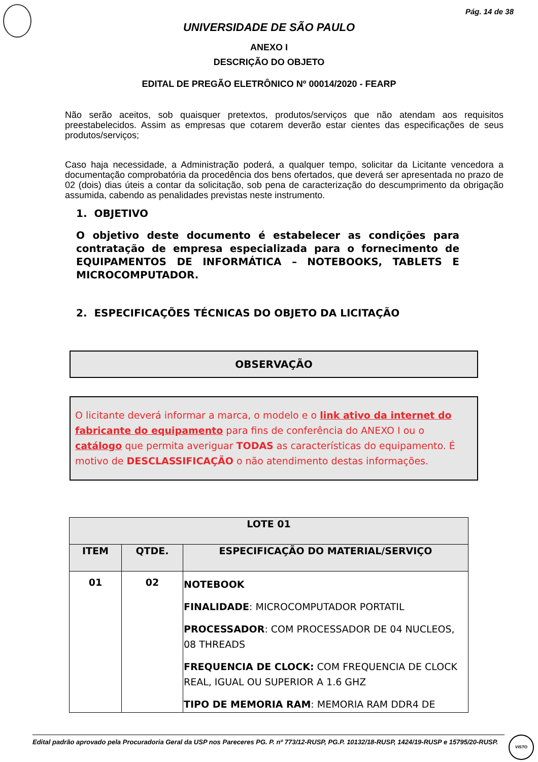Pág. 14 de 38
UNIVERSIDADE DE SÃO PAULO
ANEXO I
DESCRIÇÃO DO OBJETO
EDITAL DE PREGÃO ELETRÔNICO Nº 00014/2020 - FEARP
Não serão aceitos, sob quaisquer pretextos, produtos/serviços que não atendam aos requisitos preestabelecidos. Assim as empresas que cotarem deverão estar cientes das especificações de seus produtos/serviços;
Caso haja necessidade, a Administração poderá, a qualquer tempo, solicitar da Licitante vencedora a documentação comprobatória da procedência dos bens ofertados, que deverá ser apresentada no prazo de 02 (dois) dias úteis a contar da solicitação, sob pena de caracterização do descumprimento da obrigação assumida, cabendo as penalidades previstas neste instrumento.
1. OBJETIVO
O objetivo deste documento é estabelecer as condições para contratação de empresa especializada para o fornecimento de EQUIPAMENTOS DE INFORMÁTICA – NOTEBOOKS, TABLETS E MICROCOMPUTADOR.
2. ESPECIFICAÇÕES TÉCNICAS DO OBJETO DA LICITAÇÃO
OBSERVAÇÃO
O licitante deverá informar a marca, o modelo e o link ativo da internet do fabricante do equipamento para fins de conferência do ANEXO I ou o catálogo que permita averiguar TODAS as características do equipamento. É motivo de DESCLASSIFICAÇÃO o não atendimento destas informações.
| LOTE 01 | | |
| --- | --- | --- |
| ITEM | QTDE. | ESPECIFICAÇÃO DO MATERIAL/SERVIÇO |
| 01 | 02 | NOTEBOOK FINALIDADE : MICROCOMPUTADOR PORTATIL PROCESSADOR : COM PROCESSADOR DE 04 NUCLEOS, 08 THREADS FREQUENCIA DE CLOCK: COM FREQUENCIA DE CLOCK REAL, IGUAL OU SUPERIOR A 1.6 GHZ TIPO DE MEMORIA RAM : MEMORIA RAM DDR4 DE |
Edital padrão aprovado pela Procuradoria Geral da USP nos Pareceres PG. P. nº 773/12-RUSP, PG.P. 10132/18-RUSP, 1424/19-RUSP e 15795/20-RUSP.
VISTO